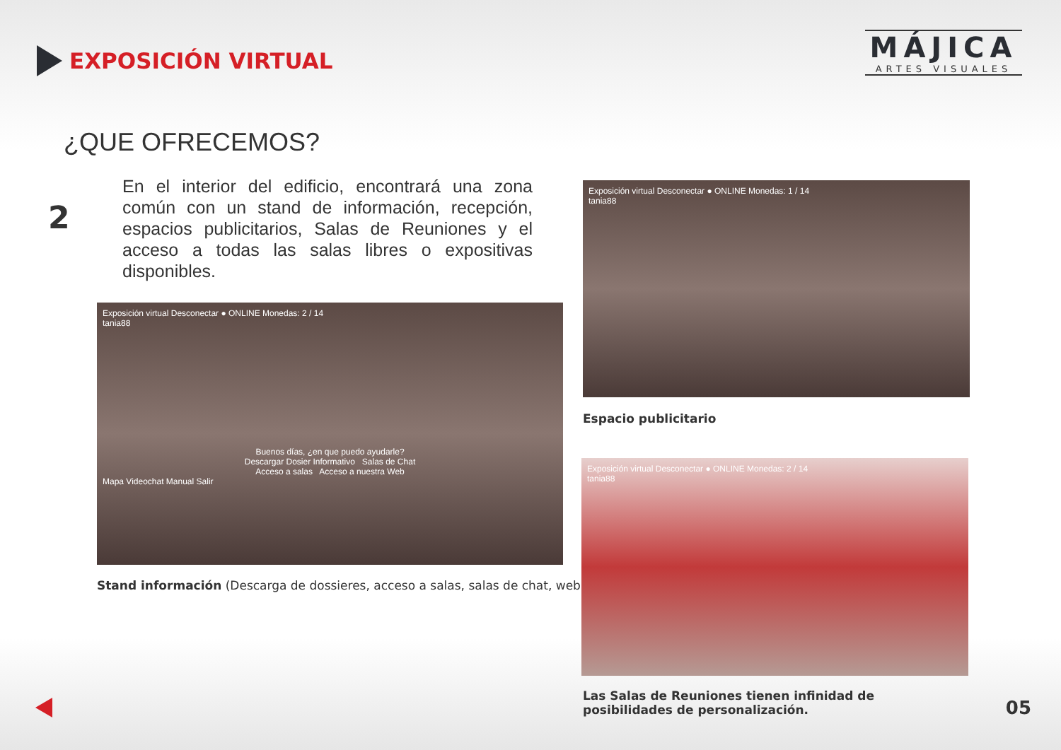EXPOSICIÓN VIRTUAL
MÁJICA
ARTES VISUALES
¿QUE OFRECEMOS?
2
En el interior del edificio, encontrará una zona común con un stand de información, recepción, espacios publicitarios, Salas de Reuniones y el acceso a todas las salas libres o expositivas disponibles.
Exposición virtual Desconectar ● ONLINE Monedas: 2 / 14
tania88
Buenos días, ¿en que puedo ayudarle?
Descargar Dosier Informativo Salas de Chat
Acceso a salas Acceso a nuestra WebMapa Videochat Manual Salir
Stand información (Descarga de dossieres, acceso a salas, salas de chat, web)
Exposición virtual Desconectar ● ONLINE Monedas: 1 / 14
tania88
Espacio publicitario
Exposición virtual Desconectar ● ONLINE Monedas: 2 / 14
tania88
Las Salas de Reuniones tienen infinidad de posibilidades de personalización.
05